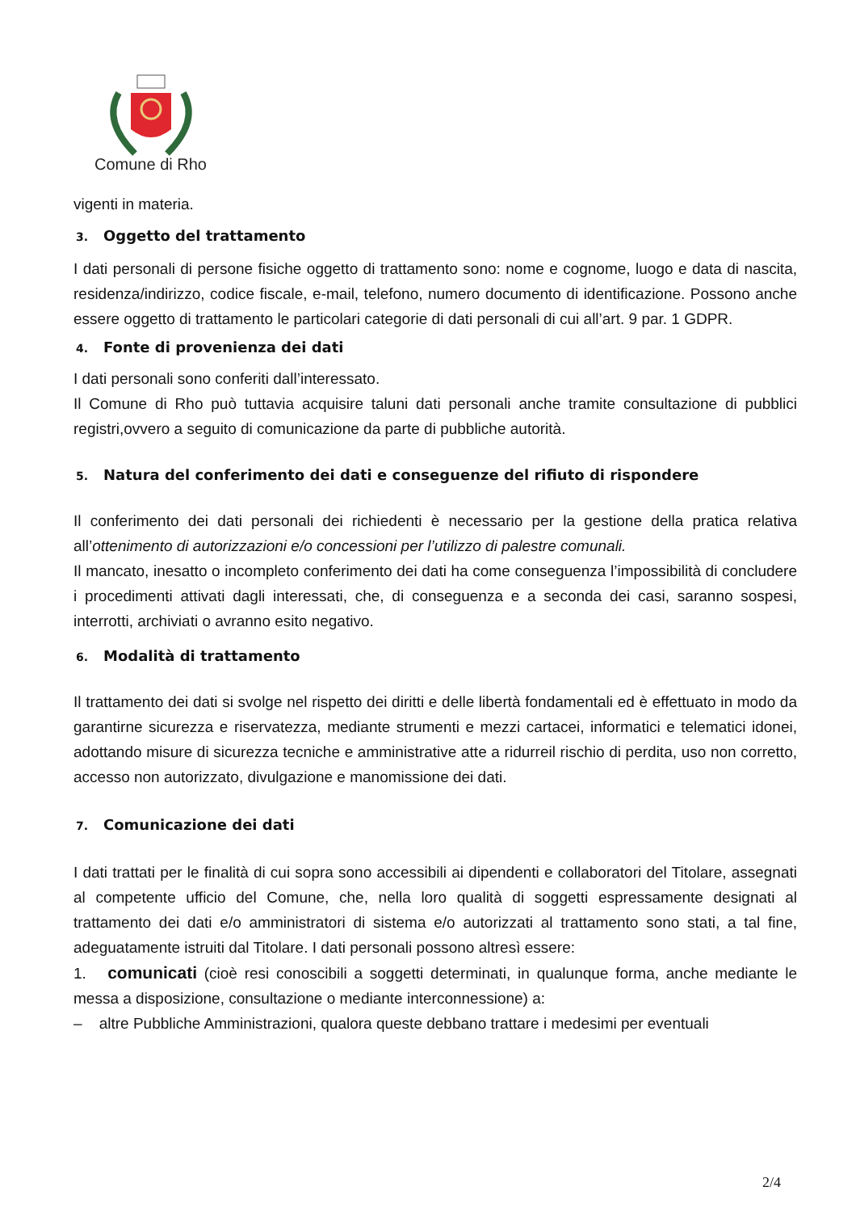Comune di Rho
vigenti in materia.
3. Oggetto del trattamento
I dati personali di persone fisiche oggetto di trattamento sono: nome e cognome, luogo e data di nascita, residenza/indirizzo, codice fiscale, e-mail, telefono, numero documento di identificazione. Possono anche essere oggetto di trattamento le particolari categorie di dati personali di cui all’art. 9 par. 1 GDPR.
4. Fonte di provenienza dei dati
I dati personali sono conferiti dall’interessato.
Il Comune di Rho può tuttavia acquisire taluni dati personali anche tramite consultazione di pubblici registri,ovvero a seguito di comunicazione da parte di pubbliche autorità.
5. Natura del conferimento dei dati e conseguenze del rifiuto di rispondere
Il conferimento dei dati personali dei richiedenti è necessario per la gestione della pratica relativa all’ottenimento di autorizzazioni e/o concessioni per l’utilizzo di palestre comunali.
Il mancato, inesatto o incompleto conferimento dei dati ha come conseguenza l’impossibilità di concludere i procedimenti attivati dagli interessati, che, di conseguenza e a seconda dei casi, saranno sospesi, interrotti, archiviati o avranno esito negativo.
6. Modalità di trattamento
Il trattamento dei dati si svolge nel rispetto dei diritti e delle libertà fondamentali ed è effettuato in modo da garantirne sicurezza e riservatezza, mediante strumenti e mezzi cartacei, informatici e telematici idonei, adottando misure di sicurezza tecniche e amministrative atte a ridurreil rischio di perdita, uso non corretto, accesso non autorizzato, divulgazione e manomissione dei dati.
7. Comunicazione dei dati
I dati trattati per le finalità di cui sopra sono accessibili ai dipendenti e collaboratori del Titolare, assegnati al competente ufficio del Comune, che, nella loro qualità di soggetti espressamente designati al trattamento dei dati e/o amministratori di sistema e/o autorizzati al trattamento sono stati, a tal fine, adeguatamente istruiti dal Titolare. I dati personali possono altresì essere:
1. comunicati (cioè resi conoscibili a soggetti determinati, in qualunque forma, anche mediante le messa a disposizione, consultazione o mediante interconnessione) a:
– altre Pubbliche Amministrazioni, qualora queste debbano trattare i medesimi per eventuali
2/4